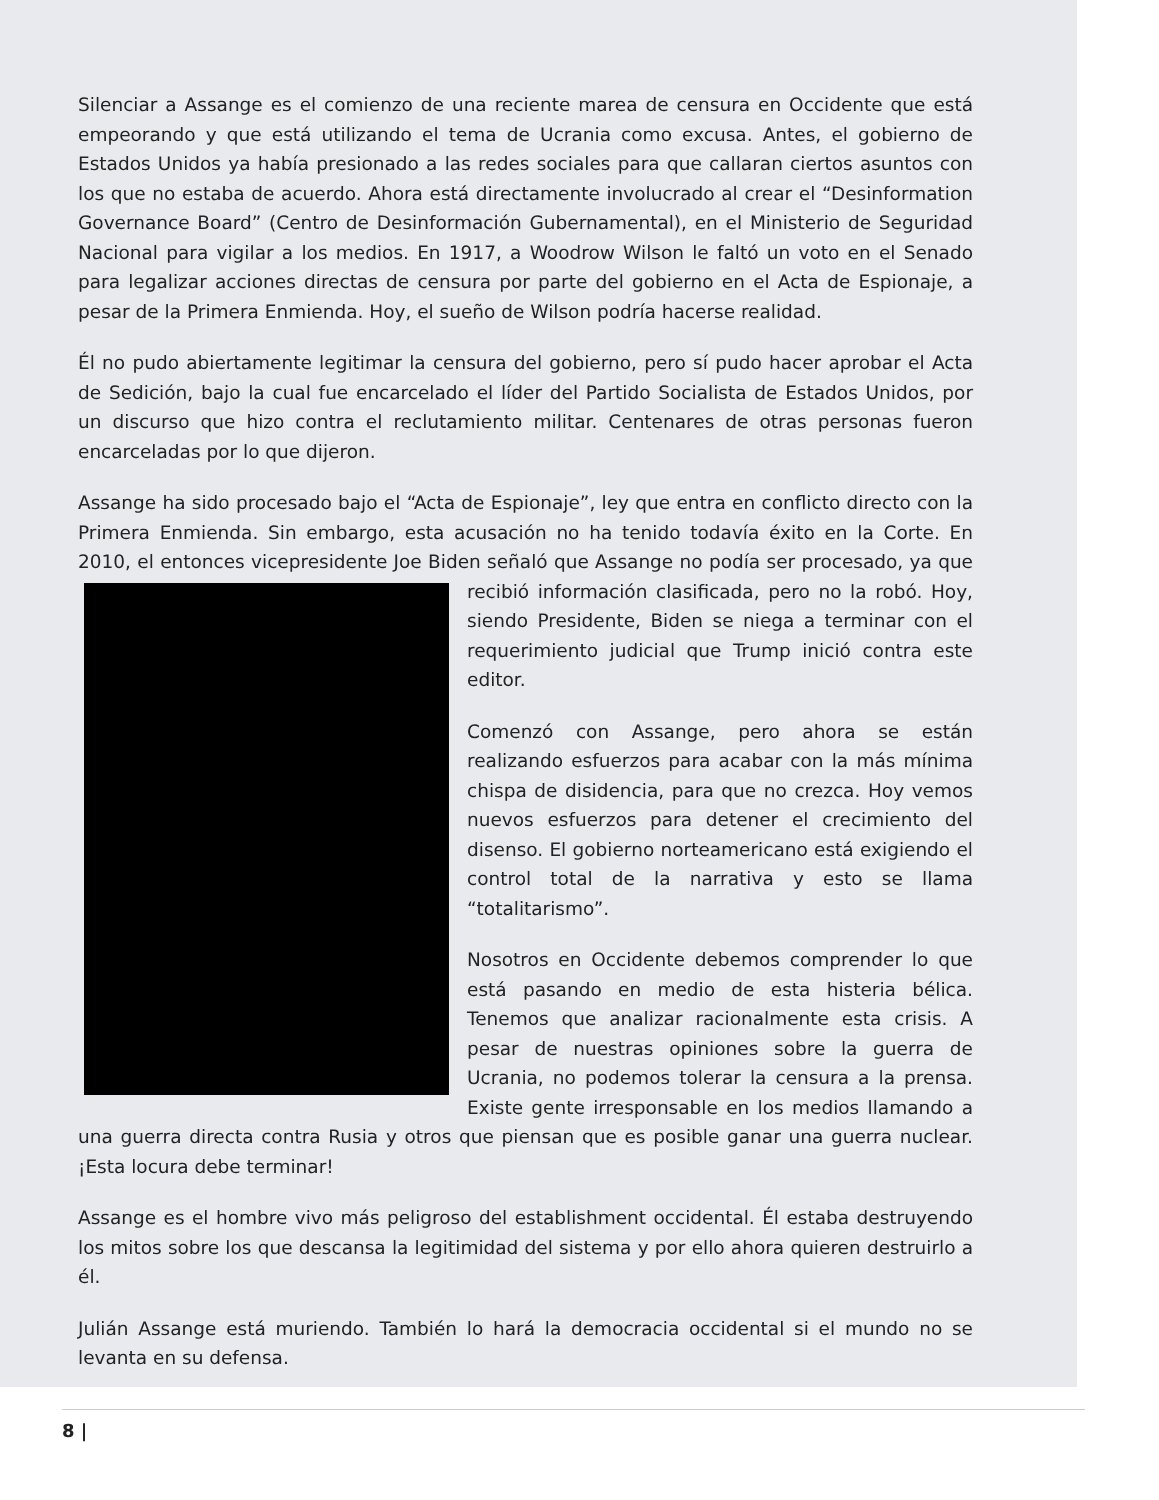Silenciar a Assange es el comienzo de una reciente marea de censura en Occidente que está empeorando y que está utilizando el tema de Ucrania como excusa. Antes, el gobierno de Estados Unidos ya había presionado a las redes sociales para que callaran ciertos asuntos con los que no estaba de acuerdo. Ahora está directamente involucrado al crear el “Desinformation Governance Board” (Centro de Desinformación Gubernamental), en el Ministerio de Seguridad Nacional para vigilar a los medios. En 1917, a Woodrow Wilson le faltó un voto en el Senado para legalizar acciones directas de censura por parte del gobierno en el Acta de Espionaje, a pesar de la Primera Enmienda. Hoy, el sueño de Wilson podría hacerse realidad.
Él no pudo abiertamente legitimar la censura del gobierno, pero sí pudo hacer aprobar el Acta de Sedición, bajo la cual fue encarcelado el líder del Partido Socialista de Estados Unidos, por un discurso que hizo contra el reclutamiento militar. Centenares de otras personas fueron encarceladas por lo que dijeron.
Assange ha sido procesado bajo el “Acta de Espionaje”, ley que entra en conflicto directo con la Primera Enmienda. Sin embargo, esta acusación no ha tenido todavía éxito en la Corte. En 2010, el entonces vicepresidente Joe Biden señaló que Assange no podía ser procesado, ya que recibió información clasificada, pero no la robó. Hoy, siendo Presidente, Biden se niega a terminar con el requerimiento judicial que Trump inició contra este editor.
Comenzó con Assange, pero ahora se están realizando esfuerzos para acabar con la más mínima chispa de disidencia, para que no crezca. Hoy vemos nuevos esfuerzos para detener el crecimiento del disenso. El gobierno norteamericano está exigiendo el control total de la narrativa y esto se llama “totalitarismo”.
Nosotros en Occidente debemos comprender lo que está pasando en medio de esta histeria bélica. Tenemos que analizar racionalmente esta crisis. A pesar de nuestras opiniones sobre la guerra de Ucrania, no podemos tolerar la censura a la prensa. Existe gente irresponsable en los medios llamando a una guerra directa contra Rusia y otros que piensan que es posible ganar una guerra nuclear. ¡Esta locura debe terminar!
Assange es el hombre vivo más peligroso del establishment occidental. Él estaba destruyendo los mitos sobre los que descansa la legitimidad del sistema y por ello ahora quieren destruirlo a él.
Julián Assange está muriendo. También lo hará la democracia occidental si el mundo no se levanta en su defensa.
8 |